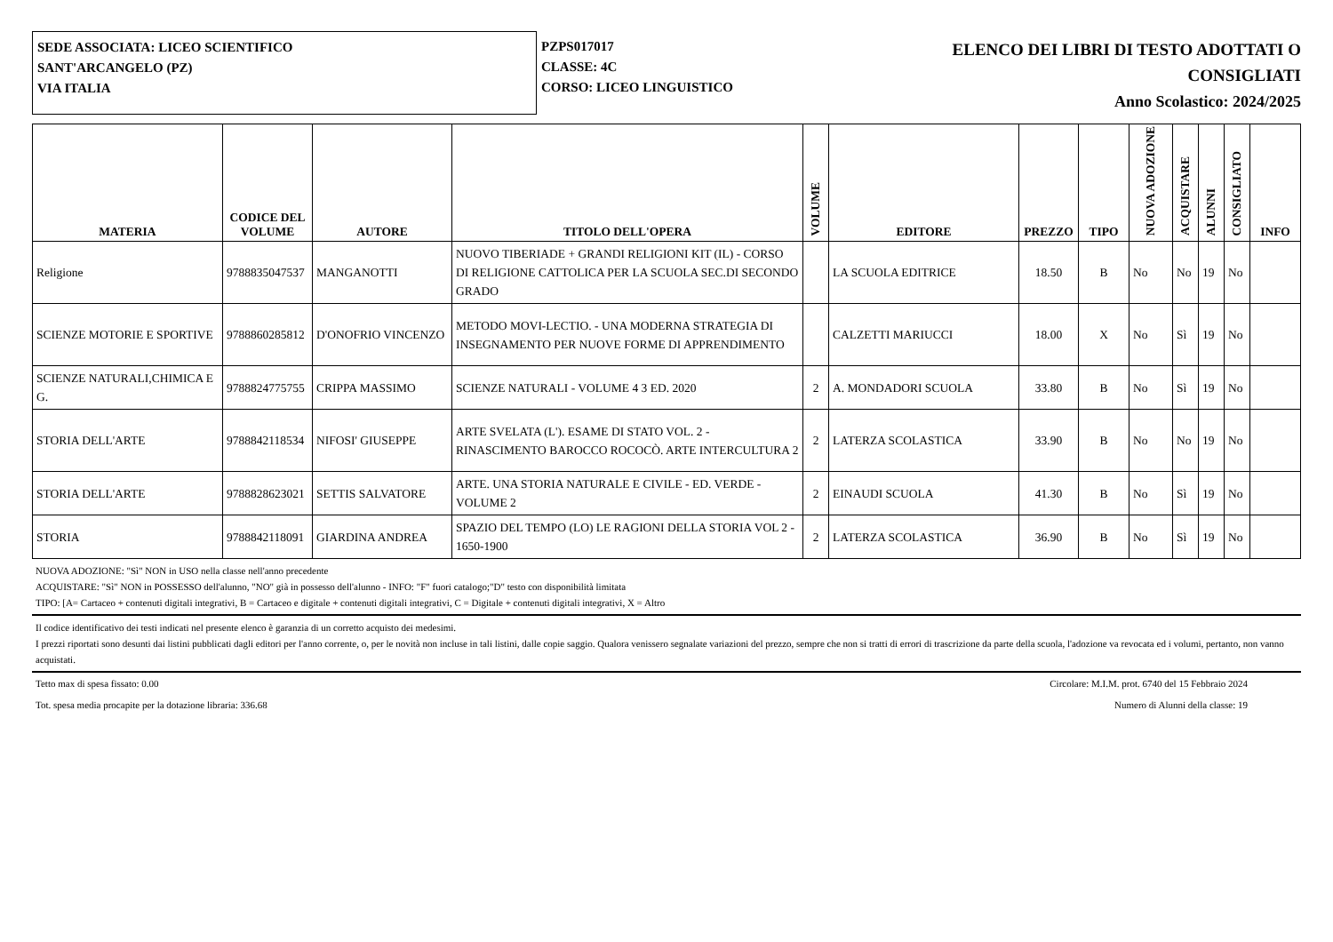SEDE ASSOCIATA: LICEO SCIENTIFICO
SANT'ARCANGELO (PZ)
VIA ITALIA
PZPS017017
CLASSE: 4C
CORSO: LICEO LINGUISTICO
ELENCO DEI LIBRI DI TESTO ADOTTATI O
CONSIGLIATI
Anno Scolastico: 2024/2025
| MATERIA | CODICE DEL VOLUME | AUTORE | TITOLO DELL'OPERA | VOLUME | EDITORE | PREZZO | TIPO | NUOVA ADOZIONE | ACQUISTARE | ALUNNI | CONSIGLIATO | INFO |
| --- | --- | --- | --- | --- | --- | --- | --- | --- | --- | --- | --- | --- |
| Religione | 9788835047537 | MANGANOTTI | NUOVO TIBERIADE + GRANDI RELIGIONI KIT (IL) - CORSO DI RELIGIONE CATTOLICA PER LA SCUOLA SEC.DI SECONDO GRADO | | LA SCUOLA EDITRICE | 18.50 | B | No | No | 19 | No | |
| SCIENZE MOTORIE E SPORTIVE | 9788860285812 | D'ONOFRIO VINCENZO | METODO MOVI-LECTIO. - UNA MODERNA STRATEGIA DI INSEGNAMENTO PER NUOVE FORME DI APPRENDIMENTO | | CALZETTI MARIUCCI | 18.00 | X | No | Sì | 19 | No | |
| SCIENZE NATURALI,CHIMICA E G. | 9788824775755 | CRIPPA MASSIMO | SCIENZE NATURALI - VOLUME 4 3 ED. 2020 | 2 | A. MONDADORI SCUOLA | 33.80 | B | No | Sì | 19 | No | |
| STORIA DELL'ARTE | 9788842118534 | NIFOSI' GIUSEPPE | ARTE SVELATA (L'). ESAME DI STATO VOL. 2 - RINASCIMENTO BAROCCO ROCOCÒ. ARTE INTERCULTURA 2 | 2 | LATERZA SCOLASTICA | 33.90 | B | No | No | 19 | No | |
| STORIA DELL'ARTE | 9788828623021 | SETTIS SALVATORE | ARTE. UNA STORIA NATURALE E CIVILE - ED. VERDE - VOLUME 2 | 2 | EINAUDI SCUOLA | 41.30 | B | No | Sì | 19 | No | |
| STORIA | 9788842118091 | GIARDINA ANDREA | SPAZIO DEL TEMPO (LO) LE RAGIONI DELLA STORIA VOL 2 - 1650-1900 | 2 | LATERZA SCOLASTICA | 36.90 | B | No | Sì | 19 | No | |
NUOVA ADOZIONE: "Sì" NON in USO nella classe nell'anno precedente
ACQUISTARE: "Sì" NON in POSSESSO dell'alunno, "NO" già in possesso dell'alunno - INFO: "F" fuori catalogo;"D" testo con disponibilità limitata
TIPO: [A= Cartaceo + contenuti digitali integrativi, B = Cartaceo e digitale + contenuti digitali integrativi, C = Digitale + contenuti digitali integrativi, X = Altro
Il codice identificativo dei testi indicati nel presente elenco è garanzia di un corretto acquisto dei medesimi.
I prezzi riportati sono desunti dai listini pubblicati dagli editori per l'anno corrente, o, per le novità non incluse in tali listini, dalle copie saggio. Qualora venissero segnalate variazioni del prezzo, sempre che non si tratti di errori di trascrizione da parte della scuola, l'adozione va revocata ed i volumi, pertanto, non vanno acquistati.
Tetto max di spesa fissato: 0.00 Circolare: M.I.M. prot. 6740 del 15 Febbraio 2024
Tot. spesa media procapite per la dotazione libraria: 336.68 Numero di Alunni della classe: 19